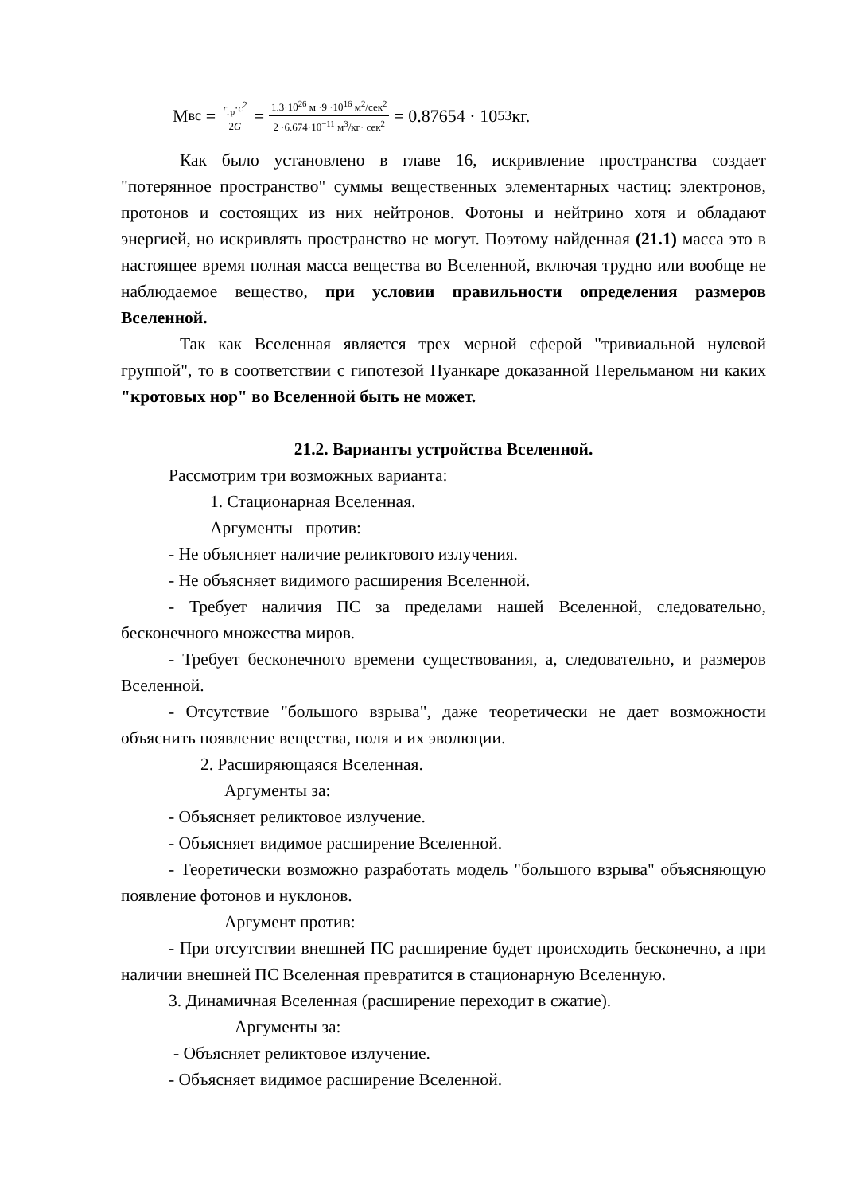М<sub>вс</sub> = r<sub>гр</sub>·c<sup>2</sup> 2G = 1.3·10<sup>26</sup> м ·9 ·10<sup>16</sup> м<sup>2</sup>/сек<sup>2</sup> 2 ·6.674·10<sup>−11</sup> м<sup>3</sup>/кг· сек<sup>2</sup> = 0.87654 · 10<sup>53</sup>кг.
Как было установлено в главе 16, искривление пространства создает "потерянное пространство" суммы вещественных элементарных частиц: электронов, протонов и состоящих из них нейтронов. Фотоны и нейтрино хотя и обладают энергией, но искривлять пространство не могут. Поэтому найденная (21.1) масса это в настоящее время полная масса вещества во Вселенной, включая трудно или вообще не наблюдаемое вещество, при условии правильности определения размеров Вселенной.
Так как Вселенная является трех мерной сферой "тривиальной нулевой группой", то в соответствии с гипотезой Пуанкаре доказанной Перельманом ни каких "кротовых нор" во Вселенной быть не может.
21.2. Варианты устройства Вселенной.
Рассмотрим три возможных варианта:
1. Стационарная Вселенная.
Аргументы против:
- Не объясняет наличие реликтового излучения.
- Не объясняет видимого расширения Вселенной.
- Требует наличия ПС за пределами нашей Вселенной, следовательно, бесконечного множества миров.
- Требует бесконечного времени существования, а, следовательно, и размеров Вселенной.
- Отсутствие "большого взрыва", даже теоретически не дает возможности объяснить появление вещества, поля и их эволюции.
2. Расширяющаяся Вселенная.
Аргументы за:
- Объясняет реликтовое излучение.
- Объясняет видимое расширение Вселенной.
- Теоретически возможно разработать модель "большого взрыва" объясняющую появление фотонов и нуклонов.
Аргумент против:
- При отсутствии внешней ПС расширение будет происходить бесконечно, а при наличии внешней ПС Вселенная превратится в стационарную Вселенную.
3. Динамичная Вселенная (расширение переходит в сжатие).
Аргументы за:
- Объясняет реликтовое излучение.
- Объясняет видимое расширение Вселенной.